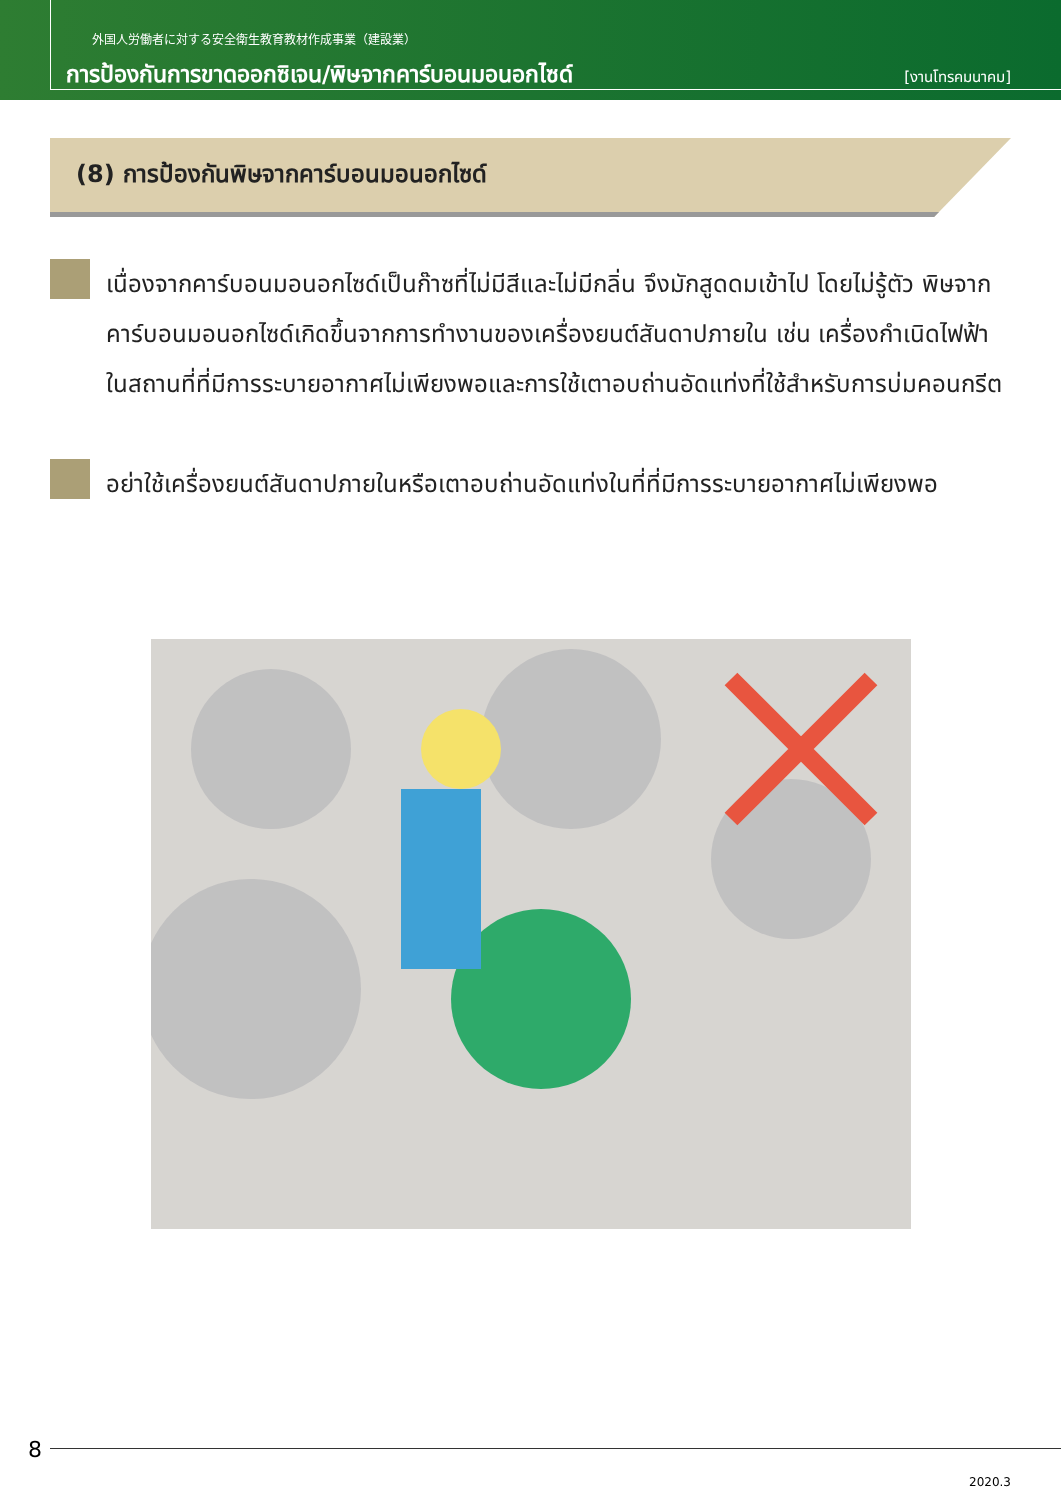外国人労働者に対する安全衛生教育教材作成事業（建設業）
การป้องกันการขาดออกซิเจน/พิษจากคาร์บอนมอนอกไซด์
[งานโทรคมนาคม]
(8) การป้องกันพิษจากคาร์บอนมอนอกไซด์
เนื่องจากคาร์บอนมอนอกไซด์เป็นก๊าซที่ไม่มีสีและไม่มีกลิ่น จึงมักสูดดมเข้าไป โดยไม่รู้ตัว พิษจากคาร์บอนมอนอกไซด์เกิดขึ้นจากการทำงานของเครื่องยนต์สันดาปภายใน เช่น เครื่องกำเนิดไฟฟ้า ในสถานที่ที่มีการระบายอากาศไม่เพียงพอและการใช้เตาอบถ่านอัดแท่งที่ใช้สำหรับการบ่มคอนกรีต
อย่าใช้เครื่องยนต์สันดาปภายในหรือเตาอบถ่านอัดแท่งในที่ที่มีการระบายอากาศไม่เพียงพอ
8
2020.3